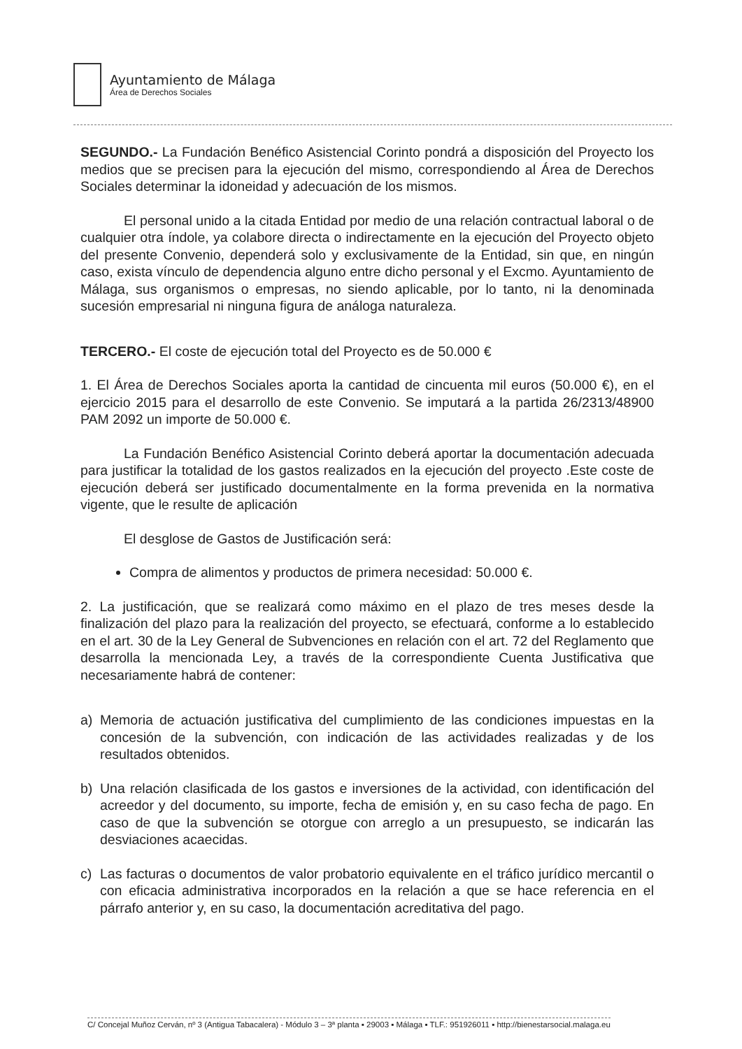Ayuntamiento de Málaga
Área de Derechos Sociales
SEGUNDO.- La Fundación Benéfico Asistencial Corinto pondrá a disposición del Proyecto los medios que se precisen para la ejecución del mismo, correspondiendo al Área de Derechos Sociales determinar la idoneidad y adecuación de los mismos.
El personal unido a la citada Entidad por medio de una relación contractual laboral o de cualquier otra índole, ya colabore directa o indirectamente en la ejecución del Proyecto objeto del presente Convenio, dependerá solo y exclusivamente de la Entidad, sin que, en ningún caso, exista vínculo de dependencia alguno entre dicho personal y el Excmo. Ayuntamiento de Málaga, sus organismos o empresas, no siendo aplicable, por lo tanto, ni la denominada sucesión empresarial ni ninguna figura de análoga naturaleza.
TERCERO.- El coste de ejecución total del Proyecto es de 50.000 €
1. El Área de Derechos Sociales aporta la cantidad de cincuenta mil euros (50.000 €), en el ejercicio 2015 para el desarrollo de este Convenio. Se imputará a la partida 26/2313/48900 PAM 2092 un importe de 50.000 €.
La Fundación Benéfico Asistencial Corinto deberá aportar la documentación adecuada para justificar la totalidad de los gastos realizados en la ejecución del proyecto .Este coste de ejecución deberá ser justificado documentalmente en la forma prevenida en la normativa vigente, que le resulte de aplicación
El desglose de Gastos de Justificación será:
Compra de alimentos y productos de primera necesidad: 50.000 €.
2. La justificación, que se realizará como máximo en el plazo de tres meses desde la finalización del plazo para la realización del proyecto, se efectuará, conforme a lo establecido en el art. 30 de la Ley General de Subvenciones en relación con el art. 72 del Reglamento que desarrolla la mencionada Ley, a través de la correspondiente Cuenta Justificativa que necesariamente habrá de contener:
a) Memoria de actuación justificativa del cumplimiento de las condiciones impuestas en la concesión de la subvención, con indicación de las actividades realizadas y de los resultados obtenidos.
b) Una relación clasificada de los gastos e inversiones de la actividad, con identificación del acreedor y del documento, su importe, fecha de emisión y, en su caso fecha de pago. En caso de que la subvención se otorgue con arreglo a un presupuesto, se indicarán las desviaciones acaecidas.
c) Las facturas o documentos de valor probatorio equivalente en el tráfico jurídico mercantil o con eficacia administrativa incorporados en la relación a que se hace referencia en el párrafo anterior y, en su caso, la documentación acreditativa del pago.
C/ Concejal Muñoz Cerván, nº 3 (Antigua Tabacalera) - Módulo 3 – 3ª planta ▪ 29003 ▪ Málaga ▪ TLF.: 951926011 ▪ http://bienestarsocial.malaga.eu